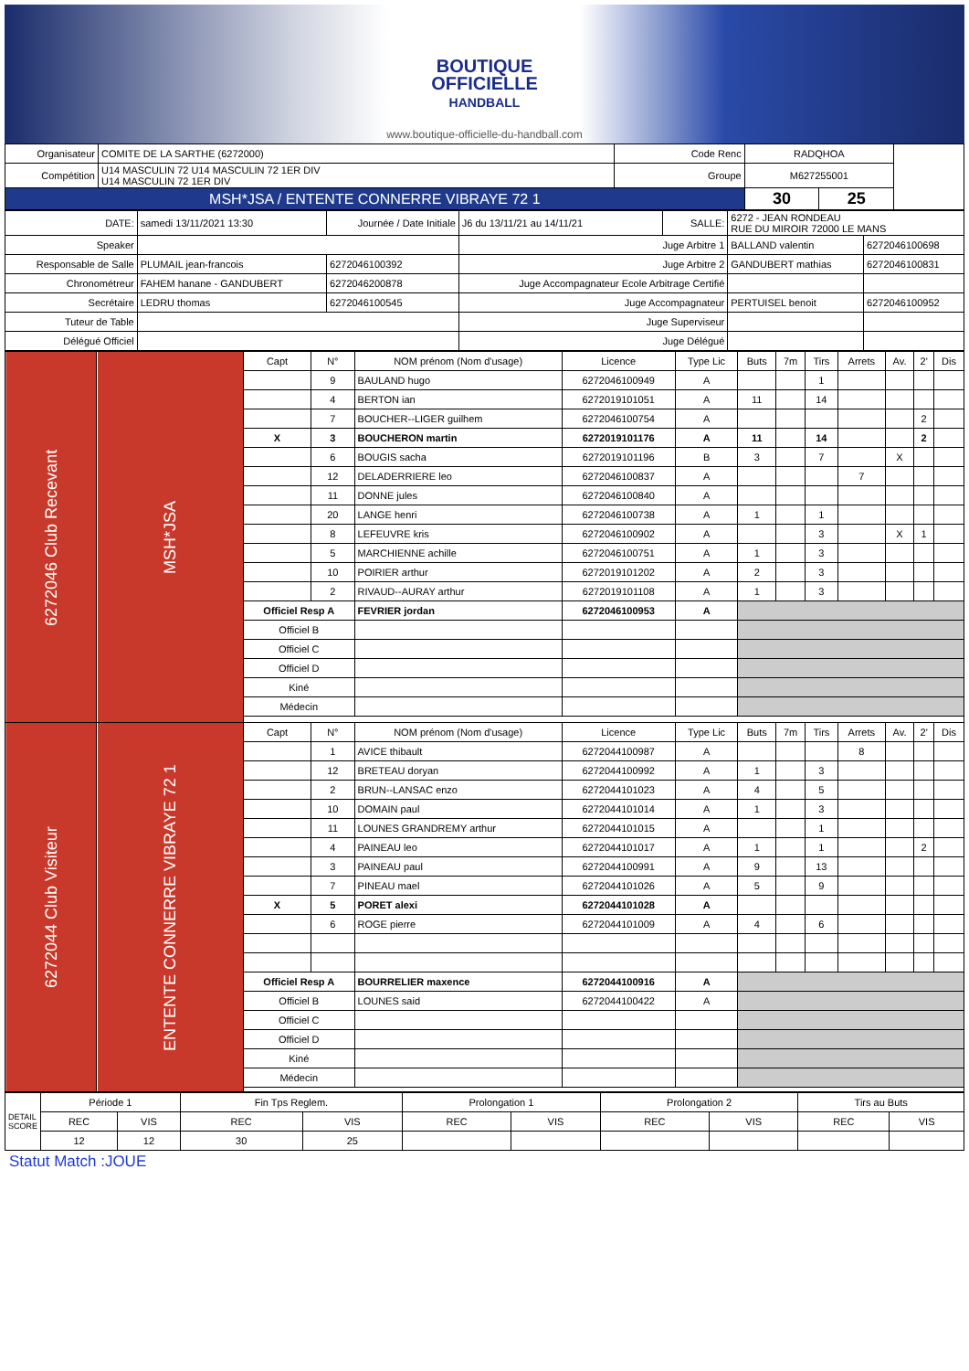BOUTIQUE
OFFICIELLE
HANDBALL
www.boutique-officielle-du-handball.com
| Organisateur | COMITE DE LA SARTHE (6272000) | Code Renc | RADQHOA | | |
| Compétition | U14 MASCULIN 72 U14 MASCULIN 72 1ER DIV U14 MASCULIN 72 1ER DIV | Groupe | M627255001 | | |
| MSH*JSA / ENTENTE CONNERRE VIBRAYE 72 1 | | | 30 | 25 | |
| DATE: | samedi 13/11/2021 13:30 | Journée / Date Initiale | J6 du 13/11/21 au 14/11/21 | SALLE: | 6272 - JEAN RONDEAU RUE DU MIROIR 72000 LE MANS | |
| Speaker | | | Juge Arbitre 1 | | BALLAND valentin | 6272046100698 |
| Responsable de Salle | PLUMAIL jean-francois | 6272046100392 | Juge Arbitre 2 | | GANDUBERT mathias | 6272046100831 |
| Chronométreur | FAHEM hanane - GANDUBERT | 6272046200878 | Juge Accompagnateur Ecole Arbitrage Certifié | | | |
| Secrétaire | LEDRU thomas | 6272046100545 | Juge Accompagnateur | | PERTUISEL benoit | 6272046100952 |
| Tuteur de Table | | | Juge Superviseur | | | |
| Délégué Officiel | | | Juge Délégué | | | |
| 6272046 Club Recevant | MSH*JSA | Capt | N° | NOM prénom (Nom d'usage) | Licence | Type Lic | Buts | 7m | Tirs | Arrets | Av. | 2' | Dis |
| | | | 9 | BAULAND hugo | 6272046100949 | A | | | 1 | | | | |
| | | | 4 | BERTON ian | 6272019101051 | A | 11 | | 14 | | | | |
| | | | 7 | BOUCHER--LIGER guilhem | 6272046100754 | A | | | | | | 2 | |
| | | X | 3 | BOUCHERON martin | 6272019101176 | A | 11 | | 14 | | | 2 | |
| | | | 6 | BOUGIS sacha | 6272019101196 | B | 3 | | 7 | | X | | |
| | | | 12 | DELADERRIERE leo | 6272046100837 | A | | | | 7 | | | |
| | | | 11 | DONNE jules | 6272046100840 | A | | | | | | | |
| | | | 20 | LANGE henri | 6272046100738 | A | 1 | | 1 | | | | |
| | | | 8 | LEFEUVRE kris | 6272046100902 | A | | | 3 | | X | 1 | |
| | | | 5 | MARCHIENNE achille | 6272046100751 | A | 1 | | 3 | | | | |
| | | | 10 | POIRIER arthur | 6272019101202 | A | 2 | | 3 | | | | |
| | | | 2 | RIVAUD--AURAY arthur | 6272019101108 | A | 1 | | 3 | | | | |
| | | Officiel Resp A | | FEVRIER jordan | 6272046100953 | A | | | | | | | |
| | | Officiel B | | | | | | | | | | | |
| | | Officiel C | | | | | | | | | | | |
| | | Officiel D | | | | | | | | | | | |
| | | Kiné | | | | | | | | | | | |
| | | Médecin | | | | | | | | | | | |
| 6272044 Club Visiteur | ENTENTE CONNERRE VIBRAYE 72 1 | Capt | N° | NOM prénom (Nom d'usage) | Licence | Type Lic | Buts | 7m | Tirs | Arrets | Av. | 2' | Dis |
| | | | 1 | AVICE thibault | 6272044100987 | A | | | | 8 | | | |
| | | | 12 | BRETEAU doryan | 6272044100992 | A | 1 | | 3 | | | | |
| | | | 2 | BRUN--LANSAC enzo | 6272044101023 | A | 4 | | 5 | | | | |
| | | | 10 | DOMAIN paul | 6272044101014 | A | 1 | | 3 | | | | |
| | | | 11 | LOUNES GRANDREMY arthur | 6272044101015 | A | | | 1 | | | | |
| | | | 4 | PAINEAU leo | 6272044101017 | A | 1 | | 1 | | | 2 | |
| | | | 3 | PAINEAU paul | 6272044100991 | A | 9 | | 13 | | | | |
| | | | 7 | PINEAU mael | 6272044101026 | A | 5 | | 9 | | | | |
| | | X | 5 | PORET alexi | 6272044101028 | A | | | | | | | |
| | | | 6 | ROGE pierre | 6272044101009 | A | 4 | | 6 | | | | |
| | | Officiel Resp A | | BOURRELIER maxence | 6272044100916 | A | | | | | | | |
| | | Officiel B | | LOUNES said | 6272044100422 | A | | | | | | | |
| | | Officiel C | | | | | | | | | | | |
| | | Officiel D | | | | | | | | | | | |
| | | Kiné | | | | | | | | | | | |
| | | Médecin | | | | | | | | | | | |
| DETAIL SCORE | Période 1 | | Fin Tps Reglem. | | Prolongation 1 | | Prolongation 2 | | Tirs au Buts | |
| | REC | VIS | REC | VIS | REC | VIS | REC | VIS | REC | VIS |
| | 12 | 12 | 30 | 25 | | | | | | |
Statut Match :JOUE